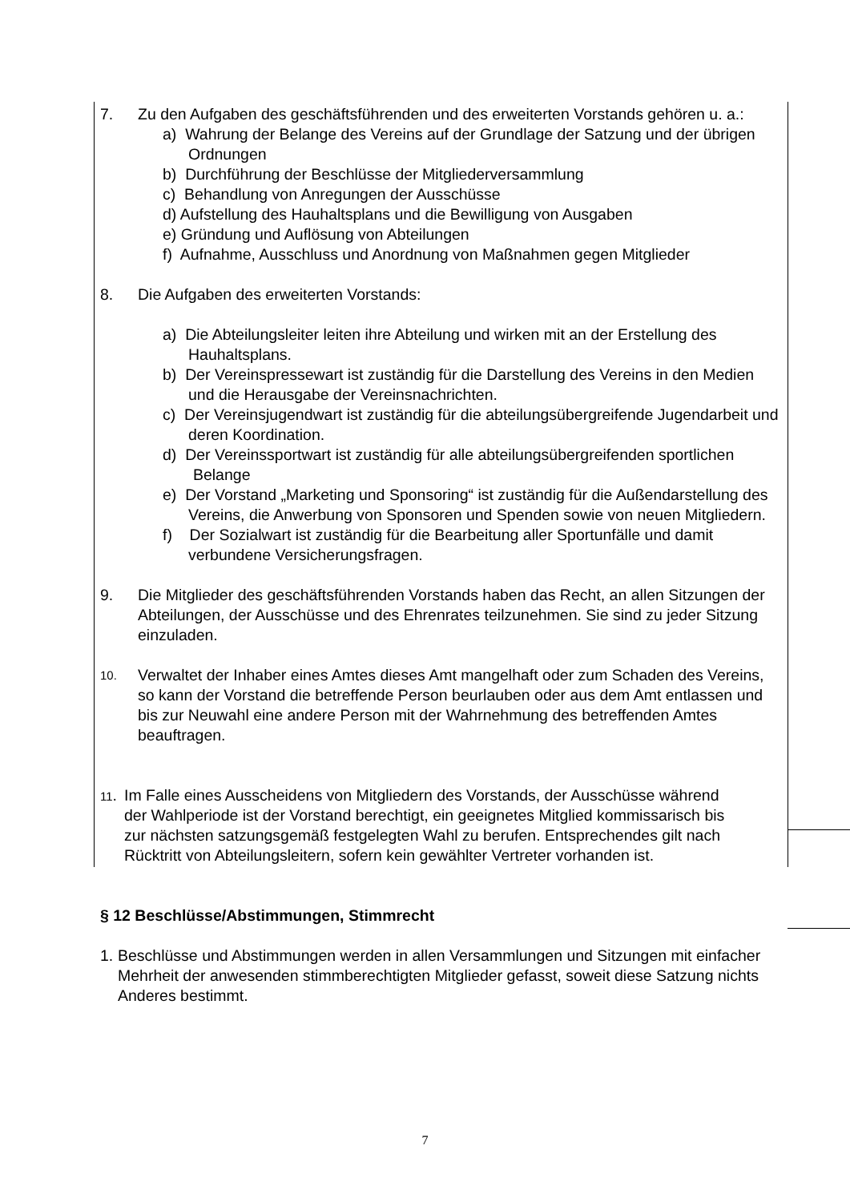7. Zu den Aufgaben des geschäftsführenden und des erweiterten Vorstands gehören u. a.:
a) Wahrung der Belange des Vereins auf der Grundlage der Satzung und der übrigen Ordnungen
b) Durchführung der Beschlüsse der Mitgliederversammlung
c) Behandlung von Anregungen der Ausschüsse
d) Aufstellung des Hauhaltsplans und die Bewilligung von Ausgaben
e) Gründung und Auflösung von Abteilungen
f) Aufnahme, Ausschluss und Anordnung von Maßnahmen gegen Mitglieder
8. Die Aufgaben des erweiterten Vorstands:
a) Die Abteilungsleiter leiten ihre Abteilung und wirken mit an der Erstellung des Hauhaltsplans.
b) Der Vereinspressewart ist zuständig für die Darstellung des Vereins in den Medien und die Herausgabe der Vereinsnachrichten.
c) Der Vereinsjugendwart ist zuständig für die abteilungsübergreifende Jugendarbeit und deren Koordination.
d) Der Vereinssportwart ist zuständig für alle abteilungsübergreifenden sportlichen
Belange
e) Der Vorstand „Marketing und Sponsoring“ ist zuständig für die Außendarstellung des Vereins, die Anwerbung von Sponsoren und Spenden sowie von neuen Mitgliedern.
f) Der Sozialwart ist zuständig für die Bearbeitung aller Sportunfälle und damit verbundene Versicherungsfragen.
9. Die Mitglieder des geschäftsführenden Vorstands haben das Recht, an allen Sitzungen der Abteilungen, der Ausschüsse und des Ehrenrates teilzunehmen. Sie sind zu jeder Sitzung einzuladen.
10. Verwaltet der Inhaber eines Amtes dieses Amt mangelhaft oder zum Schaden des Vereins, so kann der Vorstand die betreffende Person beurlauben oder aus dem Amt entlassen und bis zur Neuwahl eine andere Person mit der Wahrnehmung des betreffenden Amtes beauftragen.
11. Im Falle eines Ausscheidens von Mitgliedern des Vorstands, der Ausschüsse während der Wahlperiode ist der Vorstand berechtigt, ein geeignetes Mitglied kommissarisch bis zur nächsten satzungsgemäß festgelegten Wahl zu berufen. Entsprechendes gilt nach Rücktritt von Abteilungsleitern, sofern kein gewählter Vertreter vorhanden ist.
§ 12 Beschlüsse/Abstimmungen, Stimmrecht
1. Beschlüsse und Abstimmungen werden in allen Versammlungen und Sitzungen mit einfacher Mehrheit der anwesenden stimmberechtigten Mitglieder gefasst, soweit diese Satzung nichts Anderes bestimmt.
7